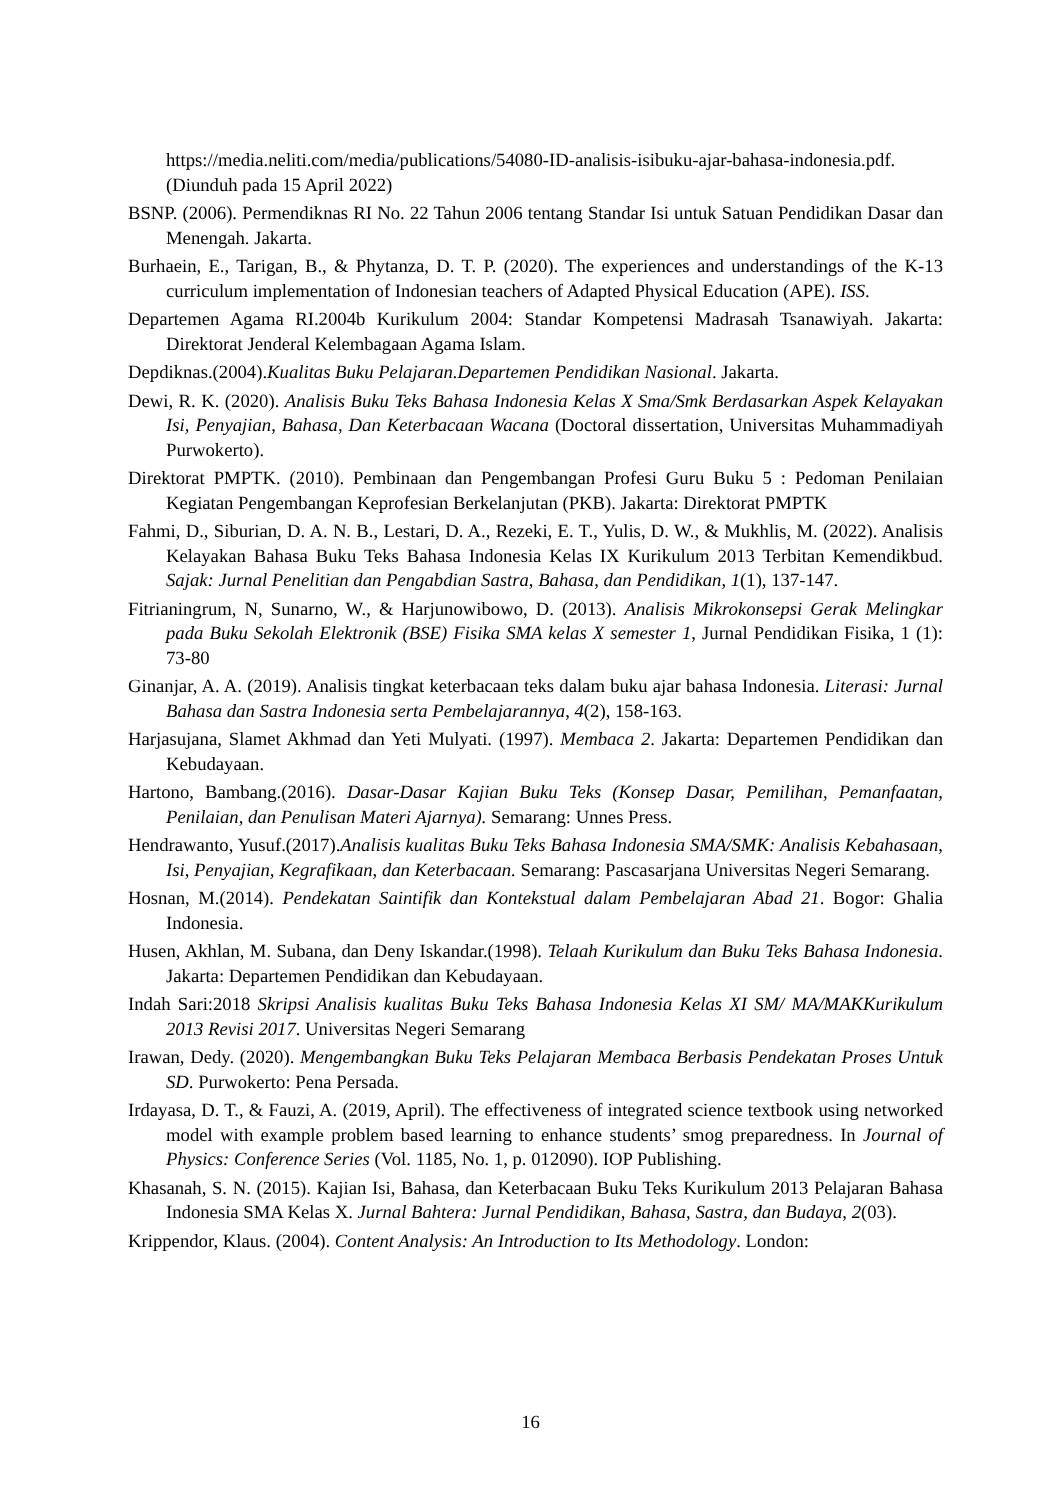https://media.neliti.com/media/publications/54080-ID-analisis-isibuku-ajar-bahasa-indonesia.pdf. (Diunduh pada 15 April 2022)
BSNP. (2006). Permendiknas RI No. 22 Tahun 2006 tentang Standar Isi untuk Satuan Pendidikan Dasar dan Menengah. Jakarta.
Burhaein, E., Tarigan, B., & Phytanza, D. T. P. (2020). The experiences and understandings of the K-13 curriculum implementation of Indonesian teachers of Adapted Physical Education (APE). ISS.
Departemen Agama RI.2004b Kurikulum 2004: Standar Kompetensi Madrasah Tsanawiyah. Jakarta: Direktorat Jenderal Kelembagaan Agama Islam.
Depdiknas.(2004).Kualitas Buku Pelajaran.Departemen Pendidikan Nasional. Jakarta.
Dewi, R. K. (2020). Analisis Buku Teks Bahasa Indonesia Kelas X Sma/Smk Berdasarkan Aspek Kelayakan Isi, Penyajian, Bahasa, Dan Keterbacaan Wacana (Doctoral dissertation, Universitas Muhammadiyah Purwokerto).
Direktorat PMPTK. (2010). Pembinaan dan Pengembangan Profesi Guru Buku 5 : Pedoman Penilaian Kegiatan Pengembangan Keprofesian Berkelanjutan (PKB). Jakarta: Direktorat PMPTK
Fahmi, D., Siburian, D. A. N. B., Lestari, D. A., Rezeki, E. T., Yulis, D. W., & Mukhlis, M. (2022). Analisis Kelayakan Bahasa Buku Teks Bahasa Indonesia Kelas IX Kurikulum 2013 Terbitan Kemendikbud. Sajak: Jurnal Penelitian dan Pengabdian Sastra, Bahasa, dan Pendidikan, 1(1), 137-147.
Fitrianingrum, N, Sunarno, W., & Harjunowibowo, D. (2013). Analisis Mikrokonsepsi Gerak Melingkar pada Buku Sekolah Elektronik (BSE) Fisika SMA kelas X semester 1, Jurnal Pendidikan Fisika, 1 (1): 73-80
Ginanjar, A. A. (2019). Analisis tingkat keterbacaan teks dalam buku ajar bahasa Indonesia. Literasi: Jurnal Bahasa dan Sastra Indonesia serta Pembelajarannya, 4(2), 158-163.
Harjasujana, Slamet Akhmad dan Yeti Mulyati. (1997). Membaca 2. Jakarta: Departemen Pendidikan dan Kebudayaan.
Hartono, Bambang.(2016). Dasar-Dasar Kajian Buku Teks (Konsep Dasar, Pemilihan, Pemanfaatan, Penilaian, dan Penulisan Materi Ajarnya). Semarang: Unnes Press.
Hendrawanto, Yusuf.(2017).Analisis kualitas Buku Teks Bahasa Indonesia SMA/SMK: Analisis Kebahasaan, Isi, Penyajian, Kegrafikaan, dan Keterbacaan. Semarang: Pascasarjana Universitas Negeri Semarang.
Hosnan, M.(2014). Pendekatan Saintifik dan Kontekstual dalam Pembelajaran Abad 21. Bogor: Ghalia Indonesia.
Husen, Akhlan, M. Subana, dan Deny Iskandar.(1998). Telaah Kurikulum dan Buku Teks Bahasa Indonesia. Jakarta: Departemen Pendidikan dan Kebudayaan.
Indah Sari:2018 Skripsi Analisis kualitas Buku Teks Bahasa Indonesia Kelas XI SM/ MA/MAKKurikulum 2013 Revisi 2017. Universitas Negeri Semarang
Irawan, Dedy. (2020). Mengembangkan Buku Teks Pelajaran Membaca Berbasis Pendekatan Proses Untuk SD. Purwokerto: Pena Persada.
Irdayasa, D. T., & Fauzi, A. (2019, April). The effectiveness of integrated science textbook using networked model with example problem based learning to enhance students’ smog preparedness. In Journal of Physics: Conference Series (Vol. 1185, No. 1, p. 012090). IOP Publishing.
Khasanah, S. N. (2015). Kajian Isi, Bahasa, dan Keterbacaan Buku Teks Kurikulum 2013 Pelajaran Bahasa Indonesia SMA Kelas X. Jurnal Bahtera: Jurnal Pendidikan, Bahasa, Sastra, dan Budaya, 2(03).
Krippendor, Klaus. (2004). Content Analysis: An Introduction to Its Methodology. London:
16